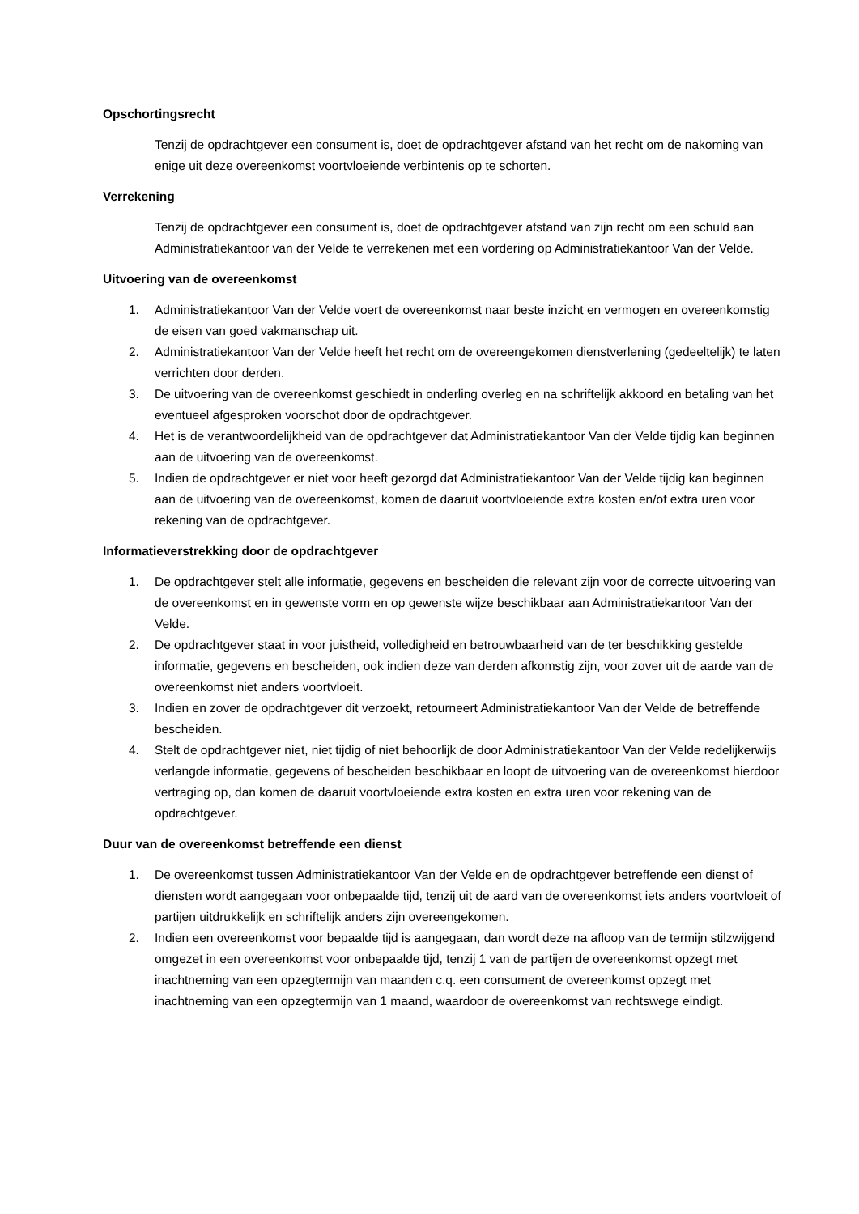Opschortingsrecht
Tenzij de opdrachtgever een consument is, doet de opdrachtgever afstand van het recht om de nakoming van enige uit deze overeenkomst voortvloeiende verbintenis op te schorten.
Verrekening
Tenzij de opdrachtgever een consument is, doet de opdrachtgever afstand van zijn recht om een schuld aan Administratiekantoor van der Velde te verrekenen met een vordering op Administratiekantoor Van der Velde.
Uitvoering van de overeenkomst
1. Administratiekantoor Van der Velde voert de overeenkomst naar beste inzicht en vermogen en overeenkomstig de eisen van goed vakmanschap uit.
2. Administratiekantoor Van der Velde heeft het recht om de overeengekomen dienstverlening (gedeeltelijk) te laten verrichten door derden.
3. De uitvoering van de overeenkomst geschiedt in onderling overleg en na schriftelijk akkoord en betaling van het eventueel afgesproken voorschot door de opdrachtgever.
4. Het is de verantwoordelijkheid van de opdrachtgever dat Administratiekantoor Van der Velde tijdig kan beginnen aan de uitvoering van de overeenkomst.
5. Indien de opdrachtgever er niet voor heeft gezorgd dat Administratiekantoor Van der Velde tijdig kan beginnen aan de uitvoering van de overeenkomst, komen de daaruit voortvloeiende extra kosten en/of extra uren voor rekening van de opdrachtgever.
Informatieverstrekking door de opdrachtgever
1. De opdrachtgever stelt alle informatie, gegevens en bescheiden die relevant zijn voor de correcte uitvoering van de overeenkomst en in gewenste vorm en op gewenste wijze beschikbaar aan Administratiekantoor Van der Velde.
2. De opdrachtgever staat in voor juistheid, volledigheid en betrouwbaarheid van de ter beschikking gestelde informatie, gegevens en bescheiden, ook indien deze van derden afkomstig zijn, voor zover uit de aarde van de overeenkomst niet anders voortvloeit.
3. Indien en zover de opdrachtgever dit verzoekt, retourneert Administratiekantoor Van der Velde de betreffende bescheiden.
4. Stelt de opdrachtgever niet, niet tijdig of niet behoorlijk de door Administratiekantoor Van der Velde redelijkerwijs verlangde informatie, gegevens of bescheiden beschikbaar en loopt de uitvoering van de overeenkomst hierdoor vertraging op, dan komen de daaruit voortvloeiende extra kosten en extra uren voor rekening van de opdrachtgever.
Duur van de overeenkomst betreffende een dienst
1. De overeenkomst tussen Administratiekantoor Van der Velde en de opdrachtgever betreffende een dienst of diensten wordt aangegaan voor onbepaalde tijd, tenzij uit de aard van de overeenkomst iets anders voortvloeit of partijen uitdrukkelijk en schriftelijk anders zijn overeengekomen.
2. Indien een overeenkomst voor bepaalde tijd is aangegaan, dan wordt deze na afloop van de termijn stilzwijgend omgezet in een overeenkomst voor onbepaalde tijd, tenzij 1 van de partijen de overeenkomst opzegt met inachtneming van een opzegtermijn van maanden c.q. een consument de overeenkomst opzegt met inachtneming van een opzegtermijn van 1 maand, waardoor de overeenkomst van rechtswege eindigt.